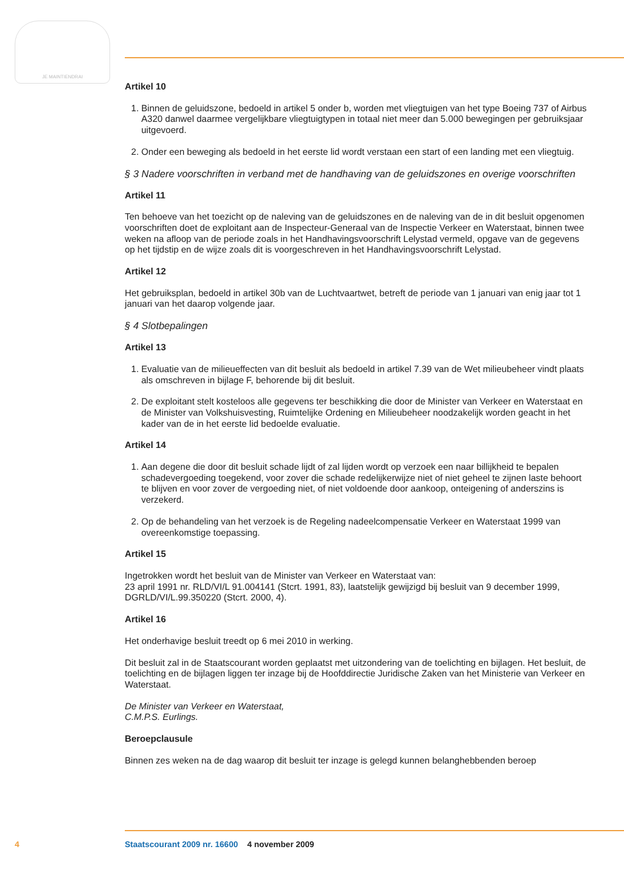JE MAINTIENDRAI
Artikel 10
1. Binnen de geluidszone, bedoeld in artikel 5 onder b, worden met vliegtuigen van het type Boeing 737 of Airbus A320 danwel daarmee vergelijkbare vliegtuigtypen in totaal niet meer dan 5.000 bewegingen per gebruiksjaar uitgevoerd.
2. Onder een beweging als bedoeld in het eerste lid wordt verstaan een start of een landing met een vliegtuig.
§ 3 Nadere voorschriften in verband met de handhaving van de geluidszones en overige voorschriften
Artikel 11
Ten behoeve van het toezicht op de naleving van de geluidszones en de naleving van de in dit besluit opgenomen voorschriften doet de exploitant aan de Inspecteur-Generaal van de Inspectie Verkeer en Waterstaat, binnen twee weken na afloop van de periode zoals in het Handhavingsvoorschrift Lelystad vermeld, opgave van de gegevens op het tijdstip en de wijze zoals dit is voorgeschreven in het Handhavingsvoorschrift Lelystad.
Artikel 12
Het gebruiksplan, bedoeld in artikel 30b van de Luchtvaartwet, betreft de periode van 1 januari van enig jaar tot 1 januari van het daarop volgende jaar.
§ 4 Slotbepalingen
Artikel 13
1. Evaluatie van de milieueffecten van dit besluit als bedoeld in artikel 7.39 van de Wet milieubeheer vindt plaats als omschreven in bijlage F, behorende bij dit besluit.
2. De exploitant stelt kosteloos alle gegevens ter beschikking die door de Minister van Verkeer en Waterstaat en de Minister van Volkshuisvesting, Ruimtelijke Ordening en Milieubeheer noodzakelijk worden geacht in het kader van de in het eerste lid bedoelde evaluatie.
Artikel 14
1. Aan degene die door dit besluit schade lijdt of zal lijden wordt op verzoek een naar billijkheid te bepalen schadevergoeding toegekend, voor zover die schade redelijkerwijze niet of niet geheel te zijnen laste behoort te blijven en voor zover de vergoeding niet, of niet voldoende door aankoop, onteigening of anderszins is verzekerd.
2. Op de behandeling van het verzoek is de Regeling nadeelcompensatie Verkeer en Waterstaat 1999 van overeenkomstige toepassing.
Artikel 15
Ingetrokken wordt het besluit van de Minister van Verkeer en Waterstaat van:
23 april 1991 nr. RLD/VI/L 91.004141 (Stcrt. 1991, 83), laatstelijk gewijzigd bij besluit van 9 december 1999, DGRLD/VI/L.99.350220 (Stcrt. 2000, 4).
Artikel 16
Het onderhavige besluit treedt op 6 mei 2010 in werking.
Dit besluit zal in de Staatscourant worden geplaatst met uitzondering van de toelichting en bijlagen. Het besluit, de toelichting en de bijlagen liggen ter inzage bij de Hoofddirectie Juridische Zaken van het Ministerie van Verkeer en Waterstaat.
De Minister van Verkeer en Waterstaat,
C.M.P.S. Eurlings.
Beroepclausule
Binnen zes weken na de dag waarop dit besluit ter inzage is gelegd kunnen belanghebbenden beroep
4 Staatscourant 2009 nr. 16600 4 november 2009